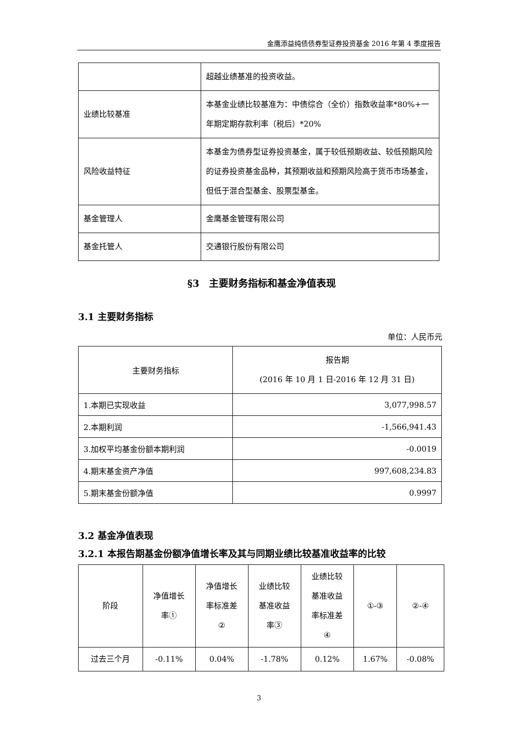金鹰添益纯债债券型证券投资基金 2016 年第 4 季度报告
| | 超越业绩基准的投资收益。 |
| 业绩比较基准 | 本基金业绩比较基准为：中债综合（全价）指数收益率*80%+一年期定期存款利率（税后）*20% |
| 风险收益特征 | 本基金为债券型证券投资基金，属于较低预期收益、较低预期风险的证券投资基金品种，其预期收益和预期风险高于货币市场基金，但低于混合型基金、股票型基金。 |
| 基金管理人 | 金鹰基金管理有限公司 |
| 基金托管人 | 交通银行股份有限公司 |
§3　主要财务指标和基金净值表现
3.1 主要财务指标
单位：人民币元
| 主要财务指标 | 报告期 (2016 年 10 月 1 日-2016 年 12 月 31 日) |
| --- | --- |
| 1.本期已实现收益 | 3,077,998.57 |
| 2.本期利润 | -1,566,941.43 |
| 3.加权平均基金份额本期利润 | -0.0019 |
| 4.期末基金资产净值 | 997,608,234.83 |
| 5.期末基金份额净值 | 0.9997 |
3.2 基金净值表现
3.2.1 本报告期基金份额净值增长率及其与同期业绩比较基准收益率的比较
| 阶段 | 净值增长 率① | 净值增长 率标准差 ② | 业绩比较 基准收益 率③ | 业绩比较 基准收益 率标准差 ④ | ①-③ | ②-④ |
| --- | --- | --- | --- | --- | --- | --- |
| 过去三个月 | -0.11% | 0.04% | -1.78% | 0.12% | 1.67% | -0.08% |
3